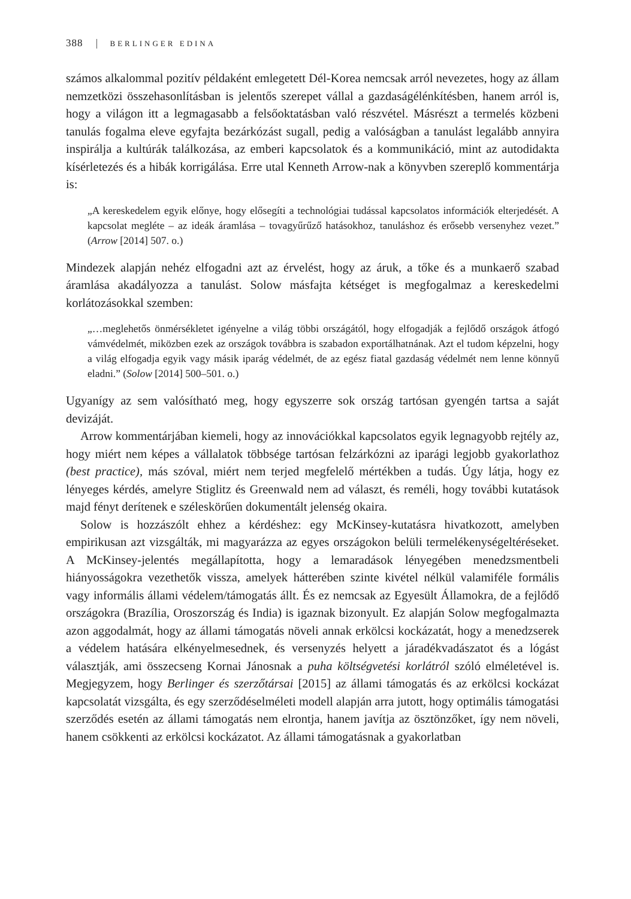388 BERLINGER EDINA
számos alkalommal pozitív példaként emlegetett Dél-Korea nemcsak arról nevezetes, hogy az állam nemzetközi összehasonlításban is jelentős szerepet vállal a gazdaságélénkítésben, hanem arról is, hogy a világon itt a legmagasabb a felsőoktatásban való részvétel. Másrészt a termelés közbeni tanulás fogalma eleve egyfajta bezárkózást sugall, pedig a valóságban a tanulást legalább annyira inspirálja a kultúrák találkozása, az emberi kapcsolatok és a kommunikáció, mint az autodidakta kísérletezés és a hibák korrigálása. Erre utal Kenneth Arrow-nak a könyvben szereplő kommentárja is:
„A kereskedelem egyik előnye, hogy elősegíti a technológiai tudással kapcsolatos információk elterjedését. A kapcsolat megléte – az ideák áramlása – tovagyűrűző hatásokhoz, tanuláshoz és erősebb versenyhez vezet.” (Arrow [2014] 507. o.)
Mindezek alapján nehéz elfogadni azt az érvelést, hogy az áruk, a tőke és a munkaerő szabad áramlása akadályozza a tanulást. Solow másfajta kétséget is megfogalmaz a kereskedelmi korlátozásokkal szemben:
„…meglehetős önmérsékletet igényelne a világ többi országától, hogy elfogadják a fejlődő országok átfogó vámvédelmét, miközben ezek az országok továbbra is szabadon exportálhatnának. Azt el tudom képzelni, hogy a világ elfogadja egyik vagy másik iparág védelmét, de az egész fiatal gazdaság védelmét nem lenne könnyű eladni.” (Solow [2014] 500–501. o.)
Ugyanígy az sem valósítható meg, hogy egyszerre sok ország tartósan gyengén tartsa a saját devizáját.
Arrow kommentárjában kiemeli, hogy az innovációkkal kapcsolatos egyik legnagyobb rejtély az, hogy miért nem képes a vállalatok többsége tartósan felzárkózni az iparági legjobb gyakorlathoz (best practice), más szóval, miért nem terjed megfelelő mértékben a tudás. Úgy látja, hogy ez lényeges kérdés, amelyre Stiglitz és Greenwald nem ad választ, és reméli, hogy további kutatások majd fényt derítenek e széleskörűen dokumentált jelenség okaira.
Solow is hozzászólt ehhez a kérdéshez: egy McKinsey-kutatásra hivatkozott, amelyben empirikusan azt vizsgálták, mi magyarázza az egyes országokon belüli termelékenységeltéréseket. A McKinsey-jelentés megállapította, hogy a lemaradások lényegében menedzsmentbeli hiányosságokra vezethetők vissza, amelyek hátterében szinte kivétel nélkül valamiféle formális vagy informális állami védelem/támogatás állt. És ez nemcsak az Egyesült Államokra, de a fejlődő országokra (Brazília, Oroszország és India) is igaznak bizonyult. Ez alapján Solow megfogalmazta azon aggodalmát, hogy az állami támogatás növeli annak erkölcsi kockázatát, hogy a menedzserek a védelem hatására elkényelmesednek, és versenyzés helyett a járadékvadászatot és a lógást választják, ami összecseng Kornai Jánosnak a puha költségvetési korlátról szóló elméletével is. Megjegyzem, hogy Berlinger és szerzőtársai [2015] az állami támogatás és az erkölcsi kockázat kapcsolatát vizsgálta, és egy szerződéselméleti modell alapján arra jutott, hogy optimális támogatási szerződés esetén az állami támogatás nem elrontja, hanem javítja az ösztönzőket, így nem növeli, hanem csökkenti az erkölcsi kockázatot. Az állami támogatásnak a gyakorlatban